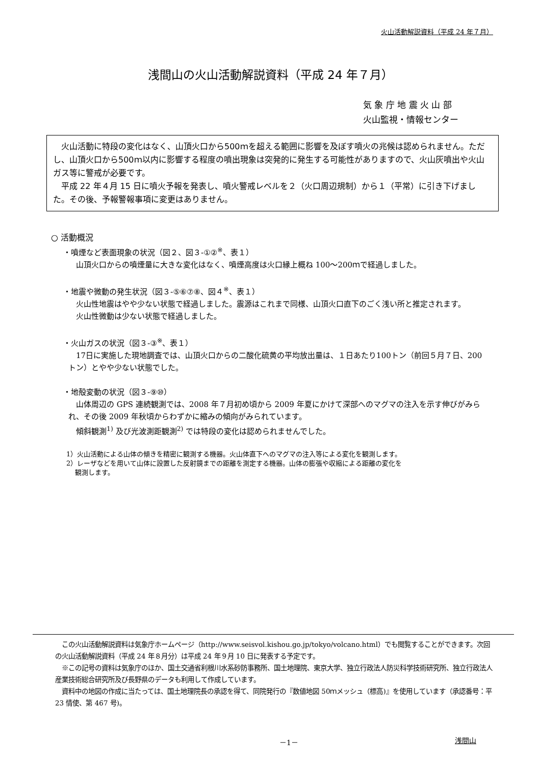火山活動解説資料（平成 24 年７月）
浅間山の火山活動解説資料（平成 24 年７月）
気 象 庁 地 震 火 山 部
火山監視・情報センター
　火山活動に特段の変化はなく、山頂火口から500ｍを超える範囲に影響を及ぼす噴火の兆候は認められません。ただし、山頂火口から500ｍ以内に影響する程度の噴出現象は突発的に発生する可能性がありますので、火山灰噴出や火山ガス等に警戒が必要です。
　平成 22 年４月 15 日に噴火予報を発表し、噴火警戒レベルを２（火口周辺規制）から１（平常）に引き下げました。その後、予報警報事項に変更はありません。
○ 活動概況
・噴煙など表面現象の状況（図２、図３-①②<sup>※</sup>、表１）
　山頂火口からの噴煙量に大きな変化はなく、噴煙高度は火口縁上概ね 100～200ｍで経過しました。
・地震や微動の発生状況（図３-⑤⑥⑦⑧、図４<sup>※</sup>、表１）
　火山性地震はやや少ない状態で経過しました。震源はこれまで同様、山頂火口直下のごく浅い所と推定されます。
　火山性微動は少ない状態で経過しました。
・火山ガスの状況（図３-③<sup>※</sup>、表１）
　17日に実施した現地調査では、山頂火口からの二酸化硫黄の平均放出量は、１日あたり100トン（前回５月７日、200トン）とやや少ない状態でした。
・地殻変動の状況（図３-⑨⑩）
　山体周辺の GPS 連続観測では、2008 年７月初め頃から 2009 年夏にかけて深部へのマグマの注入を示す伸びがみられ、その後 2009 年秋頃からわずかに縮みの傾向がみられています。
　傾斜観測<sup>1)</sup> 及び光波測距観測<sup>2)</sup> では特段の変化は認められませんでした。
1）火山活動による山体の傾きを精密に観測する機器。火山体直下へのマグマの注入等による変化を観測します。
2）レーザなどを用いて山体に設置した反射鏡までの距離を測定する機器。山体の膨張や収縮による距離の変化を
　 観測します。
　この火山活動解説資料は気象庁ホームページ（http://www.seisvol.kishou.go.jp/tokyo/volcano.html）でも閲覧することができます。次回の火山活動解説資料（平成 24 年８月分）は平成 24 年９月 10 日に発表する予定です。
　※この記号の資料は気象庁のほか、国土交通省利根川水系砂防事務所、国土地理院、東京大学、独立行政法人防災科学技術研究所、独立行政法人産業技術総合研究所及び長野県のデータも利用して作成しています。
　資料中の地図の作成に当たっては、国土地理院長の承認を得て、同院発行の『数値地図 50ｍメッシュ（標高)』を使用しています（承認番号：平 23 情使、第 467 号)。
－1－ 浅間山